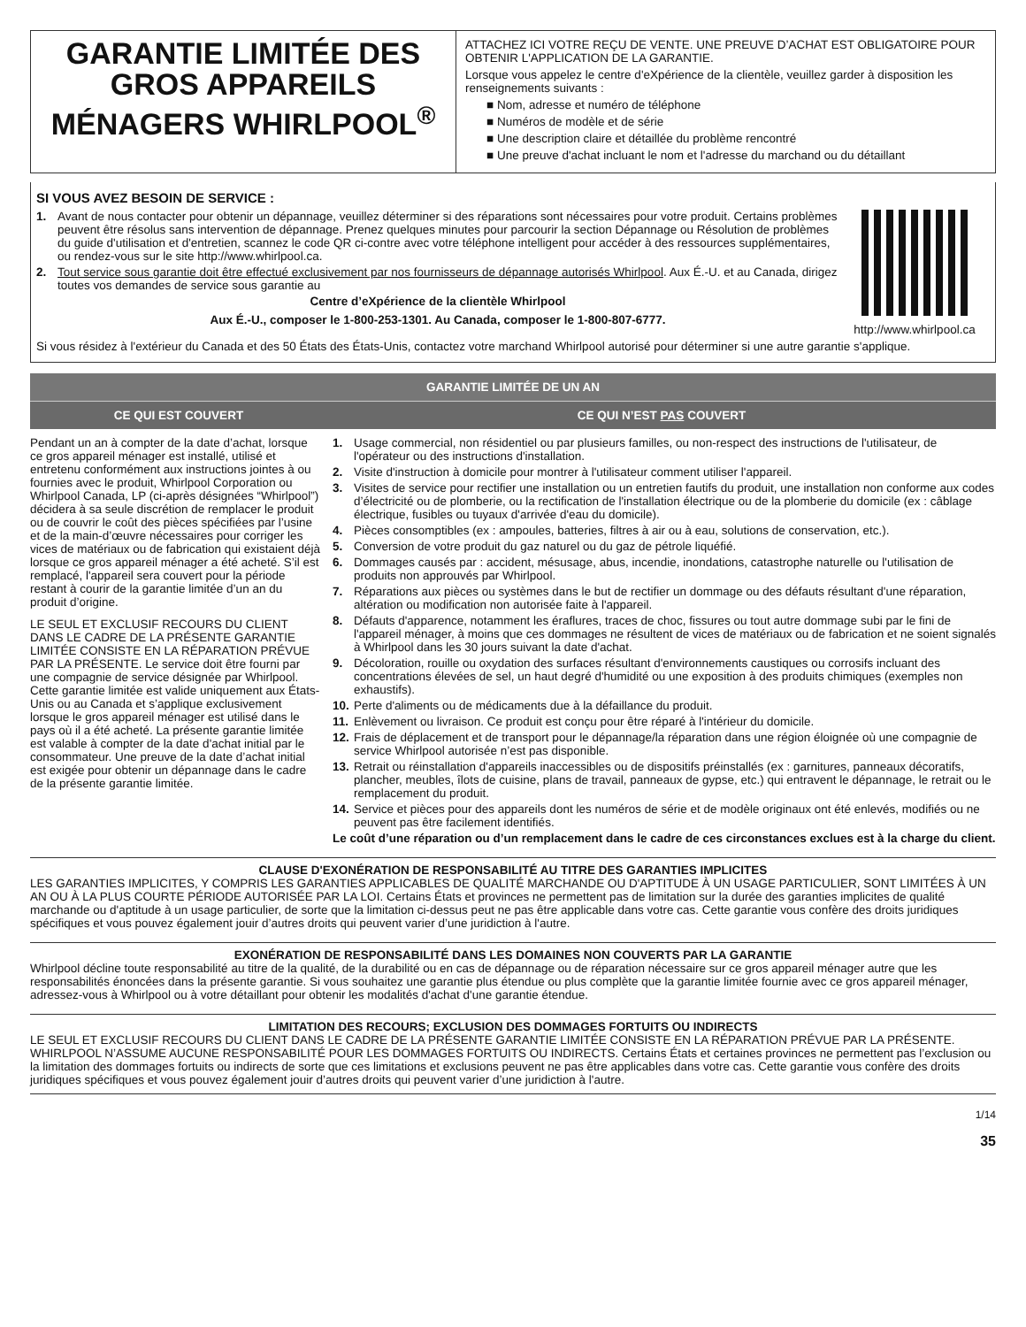GARANTIE LIMITÉE DES GROS APPAREILS MÉNAGERS WHIRLPOOL<sup>®</sup>
ATTACHEZ ICI VOTRE REÇU DE VENTE. UNE PREUVE D’ACHAT EST OBLIGATOIRE POUR OBTENIR L'APPLICATION DE LA GARANTIE.
Lorsque vous appelez le centre d'eXpérience de la clientèle, veuillez garder à disposition les renseignements suivants :
■ Nom, adresse et numéro de téléphone
■ Numéros de modèle et de série
■ Une description claire et détaillée du problème rencontré
■ Une preuve d'achat incluant le nom et l'adresse du marchand ou du détaillant
SI VOUS AVEZ BESOIN DE SERVICE :
1. Avant de nous contacter pour obtenir un dépannage, veuillez déterminer si des réparations sont nécessaires pour votre produit. Certains problèmes peuvent être résolus sans intervention de dépannage. Prenez quelques minutes pour parcourir la section Dépannage ou Résolution de problèmes du guide d'utilisation et d'entretien, scannez le code QR ci-contre avec votre téléphone intelligent pour accéder à des ressources supplémentaires, ou rendez-vous sur le site http://www.whirlpool.ca.
2. Tout service sous garantie doit être effectué exclusivement par nos fournisseurs de dépannage autorisés Whirlpool. Aux É.-U. et au Canada, dirigez toutes vos demandes de service sous garantie au
Centre d’eXpérience de la clientèle Whirlpool
Aux É.-U., composer le 1-800-253-1301. Au Canada, composer le 1-800-807-6777.
http://www.whirlpool.ca
Si vous résidez à l'extérieur du Canada et des 50 États des États-Unis, contactez votre marchand Whirlpool autorisé pour déterminer si une autre garantie s'applique.
GARANTIE LIMITÉE DE UN AN
CE QUI EST COUVERT CE QUI N’EST PAS COUVERT
Pendant un an à compter de la date d’achat, lorsque ce gros appareil ménager est installé, utilisé et entretenu conformément aux instructions jointes à ou fournies avec le produit, Whirlpool Corporation ou Whirlpool Canada, LP (ci-après désignées “Whirlpool”) décidera à sa seule discrétion de remplacer le produit ou de couvrir le coût des pièces spécifiées par l’usine et de la main-d’œuvre nécessaires pour corriger les vices de matériaux ou de fabrication qui existaient déjà lorsque ce gros appareil ménager a été acheté. S’il est remplacé, l'appareil sera couvert pour la période restant à courir de la garantie limitée d’un an du produit d’origine.
LE SEUL ET EXCLUSIF RECOURS DU CLIENT DANS LE CADRE DE LA PRÉSENTE GARANTIE LIMITÉE CONSISTE EN LA RÉPARATION PRÉVUE PAR LA PRÉSENTE. Le service doit être fourni par une compagnie de service désignée par Whirlpool. Cette garantie limitée est valide uniquement aux États-Unis ou au Canada et s’applique exclusivement lorsque le gros appareil ménager est utilisé dans le pays où il a été acheté. La présente garantie limitée est valable à compter de la date d'achat initial par le consommateur. Une preuve de la date d’achat initial est exigée pour obtenir un dépannage dans le cadre de la présente garantie limitée.
1. Usage commercial, non résidentiel ou par plusieurs familles, ou non-respect des instructions de l'utilisateur, de l'opérateur ou des instructions d'installation.
2. Visite d'instruction à domicile pour montrer à l'utilisateur comment utiliser l'appareil.
3. Visites de service pour rectifier une installation ou un entretien fautifs du produit, une installation non conforme aux codes d’électricité ou de plomberie, ou la rectification de l'installation électrique ou de la plomberie du domicile (ex : câblage électrique, fusibles ou tuyaux d'arrivée d'eau du domicile).
4. Pièces consomptibles (ex : ampoules, batteries, filtres à air ou à eau, solutions de conservation, etc.).
5. Conversion de votre produit du gaz naturel ou du gaz de pétrole liquéfié.
6. Dommages causés par : accident, mésusage, abus, incendie, inondations, catastrophe naturelle ou l'utilisation de produits non approuvés par Whirlpool.
7. Réparations aux pièces ou systèmes dans le but de rectifier un dommage ou des défauts résultant d'une réparation, altération ou modification non autorisée faite à l'appareil.
8. Défauts d'apparence, notamment les éraflures, traces de choc, fissures ou tout autre dommage subi par le fini de l'appareil ménager, à moins que ces dommages ne résultent de vices de matériaux ou de fabrication et ne soient signalés à Whirlpool dans les 30 jours suivant la date d'achat.
9. Décoloration, rouille ou oxydation des surfaces résultant d'environnements caustiques ou corrosifs incluant des concentrations élevées de sel, un haut degré d'humidité ou une exposition à des produits chimiques (exemples non exhaustifs).
10. Perte d'aliments ou de médicaments due à la défaillance du produit.
11. Enlèvement ou livraison. Ce produit est conçu pour être réparé à l'intérieur du domicile.
12. Frais de déplacement et de transport pour le dépannage/la réparation dans une région éloignée où une compagnie de service Whirlpool autorisée n’est pas disponible.
13. Retrait ou réinstallation d'appareils inaccessibles ou de dispositifs préinstallés (ex : garnitures, panneaux décoratifs, plancher, meubles, îlots de cuisine, plans de travail, panneaux de gypse, etc.) qui entravent le dépannage, le retrait ou le remplacement du produit.
14. Service et pièces pour des appareils dont les numéros de série et de modèle originaux ont été enlevés, modifiés ou ne peuvent pas être facilement identifiés.
Le coût d’une réparation ou d’un remplacement dans le cadre de ces circonstances exclues est à la charge du client.
CLAUSE D'EXONÉRATION DE RESPONSABILITÉ AU TITRE DES GARANTIES IMPLICITES
LES GARANTIES IMPLICITES, Y COMPRIS LES GARANTIES APPLICABLES DE QUALITÉ MARCHANDE OU D'APTITUDE À UN USAGE PARTICULIER, SONT LIMITÉES À UN AN OU À LA PLUS COURTE PÉRIODE AUTORISÉE PAR LA LOI. Certains États et provinces ne permettent pas de limitation sur la durée des garanties implicites de qualité marchande ou d'aptitude à un usage particulier, de sorte que la limitation ci-dessus peut ne pas être applicable dans votre cas. Cette garantie vous confère des droits juridiques spécifiques et vous pouvez également jouir d’autres droits qui peuvent varier d’une juridiction à l'autre.
EXONÉRATION DE RESPONSABILITÉ DANS LES DOMAINES NON COUVERTS PAR LA GARANTIE
Whirlpool décline toute responsabilité au titre de la qualité, de la durabilité ou en cas de dépannage ou de réparation nécessaire sur ce gros appareil ménager autre que les responsabilités énoncées dans la présente garantie. Si vous souhaitez une garantie plus étendue ou plus complète que la garantie limitée fournie avec ce gros appareil ménager, adressez-vous à Whirlpool ou à votre détaillant pour obtenir les modalités d'achat d'une garantie étendue.
LIMITATION DES RECOURS; EXCLUSION DES DOMMAGES FORTUITS OU INDIRECTS
LE SEUL ET EXCLUSIF RECOURS DU CLIENT DANS LE CADRE DE LA PRÉSENTE GARANTIE LIMITÉE CONSISTE EN LA RÉPARATION PRÉVUE PAR LA PRÉSENTE. WHIRLPOOL N’ASSUME AUCUNE RESPONSABILITÉ POUR LES DOMMAGES FORTUITS OU INDIRECTS. Certains États et certaines provinces ne permettent pas l’exclusion ou la limitation des dommages fortuits ou indirects de sorte que ces limitations et exclusions peuvent ne pas être applicables dans votre cas. Cette garantie vous confère des droits juridiques spécifiques et vous pouvez également jouir d’autres droits qui peuvent varier d’une juridiction à l'autre.
1/14
35